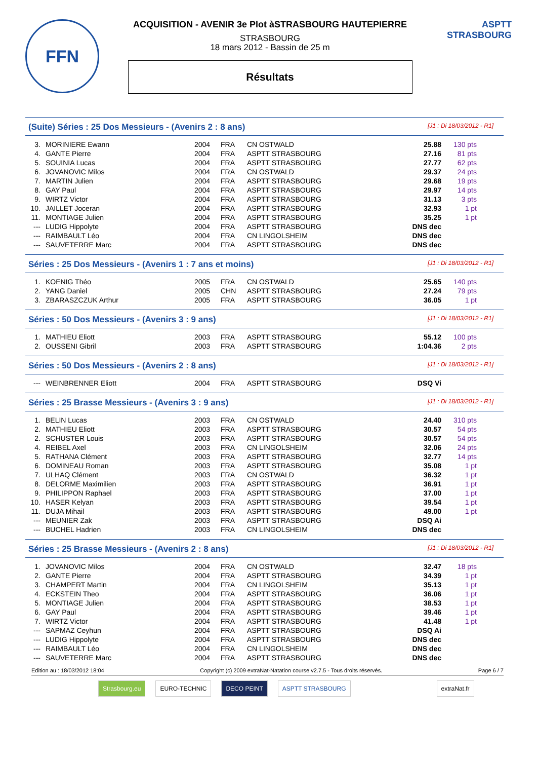FFN
ACQUISITION - AVENIR 3e Plot àSTRASBOURG HAUTEPIERRE
STRASBOURG
18 mars 2012 - Bassin de 25 m
Résultats
ASPTT STRASBOURG
(Suite) Séries : 25 Dos Messieurs - (Avenirs 2 : 8 ans) [J1 : Di 18/03/2012 - R1]
| 3. | MORINIERE Ewann | 2004 | FRA | CN OSTWALD | 25.88 | 130 pts |
| 4. | GANTE Pierre | 2004 | FRA | ASPTT STRASBOURG | 27.16 | 81 pts |
| 5. | SOUINIA Lucas | 2004 | FRA | ASPTT STRASBOURG | 27.77 | 62 pts |
| 6. | JOVANOVIC Milos | 2004 | FRA | CN OSTWALD | 29.37 | 24 pts |
| 7. | MARTIN Julien | 2004 | FRA | ASPTT STRASBOURG | 29.68 | 19 pts |
| 8. | GAY Paul | 2004 | FRA | ASPTT STRASBOURG | 29.97 | 14 pts |
| 9. | WIRTZ Victor | 2004 | FRA | ASPTT STRASBOURG | 31.13 | 3 pts |
| 10. | JAILLET Joceran | 2004 | FRA | ASPTT STRASBOURG | 32.93 | 1 pt |
| 11. | MONTIAGE Julien | 2004 | FRA | ASPTT STRASBOURG | 35.25 | 1 pt |
| --- | LUDIG Hippolyte | 2004 | FRA | ASPTT STRASBOURG | DNS dec | |
| --- | RAIMBAULT Léo | 2004 | FRA | CN LINGOLSHEIM | DNS dec | |
| --- | SAUVETERRE Marc | 2004 | FRA | ASPTT STRASBOURG | DNS dec | |
Séries : 25 Dos Messieurs - (Avenirs 1 : 7 ans et moins) [J1 : Di 18/03/2012 - R1]
| 1. | KOENIG Théo | 2005 | FRA | CN OSTWALD | 25.65 | 140 pts |
| 2. | YANG Daniel | 2005 | CHN | ASPTT STRASBOURG | 27.24 | 79 pts |
| 3. | ZBARASZCZUK Arthur | 2005 | FRA | ASPTT STRASBOURG | 36.05 | 1 pt |
Séries : 50 Dos Messieurs - (Avenirs 3 : 9 ans) [J1 : Di 18/03/2012 - R1]
| 1. | MATHIEU Eliott | 2003 | FRA | ASPTT STRASBOURG | 55.12 | 100 pts |
| 2. | OUSSENI Gibril | 2003 | FRA | ASPTT STRASBOURG | 1:04.36 | 2 pts |
Séries : 50 Dos Messieurs - (Avenirs 2 : 8 ans) [J1 : Di 18/03/2012 - R1]
| --- | WEINBRENNER Eliott | 2004 | FRA | ASPTT STRASBOURG | DSQ Vi | |
Séries : 25 Brasse Messieurs - (Avenirs 3 : 9 ans) [J1 : Di 18/03/2012 - R1]
| 1. | BELIN Lucas | 2003 | FRA | CN OSTWALD | 24.40 | 310 pts |
| 2. | MATHIEU Eliott | 2003 | FRA | ASPTT STRASBOURG | 30.57 | 54 pts |
| 2. | SCHUSTER Louis | 2003 | FRA | ASPTT STRASBOURG | 30.57 | 54 pts |
| 4. | REIBEL Axel | 2003 | FRA | CN LINGOLSHEIM | 32.06 | 24 pts |
| 5. | RATHANA Clément | 2003 | FRA | ASPTT STRASBOURG | 32.77 | 14 pts |
| 6. | DOMINEAU Roman | 2003 | FRA | ASPTT STRASBOURG | 35.08 | 1 pt |
| 7. | ULHAQ Clément | 2003 | FRA | CN OSTWALD | 36.32 | 1 pt |
| 8. | DELORME Maximilien | 2003 | FRA | ASPTT STRASBOURG | 36.91 | 1 pt |
| 9. | PHILIPPON Raphael | 2003 | FRA | ASPTT STRASBOURG | 37.00 | 1 pt |
| 10. | HASER Kelyan | 2003 | FRA | ASPTT STRASBOURG | 39.54 | 1 pt |
| 11. | DUJA Mihail | 2003 | FRA | ASPTT STRASBOURG | 49.00 | 1 pt |
| --- | MEUNIER Zak | 2003 | FRA | ASPTT STRASBOURG | DSQ Ai | |
| --- | BUCHEL Hadrien | 2003 | FRA | CN LINGOLSHEIM | DNS dec | |
Séries : 25 Brasse Messieurs - (Avenirs 2 : 8 ans) [J1 : Di 18/03/2012 - R1]
| 1. | JOVANOVIC Milos | 2004 | FRA | CN OSTWALD | 32.47 | 18 pts |
| 2. | GANTE Pierre | 2004 | FRA | ASPTT STRASBOURG | 34.39 | 1 pt |
| 3. | CHAMPERT Martin | 2004 | FRA | CN LINGOLSHEIM | 35.13 | 1 pt |
| 4. | ECKSTEIN Theo | 2004 | FRA | ASPTT STRASBOURG | 36.06 | 1 pt |
| 5. | MONTIAGE Julien | 2004 | FRA | ASPTT STRASBOURG | 38.53 | 1 pt |
| 6. | GAY Paul | 2004 | FRA | ASPTT STRASBOURG | 39.46 | 1 pt |
| 7. | WIRTZ Victor | 2004 | FRA | ASPTT STRASBOURG | 41.48 | 1 pt |
| --- | SAPMAZ Ceyhun | 2004 | FRA | ASPTT STRASBOURG | DSQ Ai | |
| --- | LUDIG Hippolyte | 2004 | FRA | ASPTT STRASBOURG | DNS dec | |
| --- | RAIMBAULT Léo | 2004 | FRA | CN LINGOLSHEIM | DNS dec | |
| --- | SAUVETERRE Marc | 2004 | FRA | ASPTT STRASBOURG | DNS dec | |
Edition au : 18/03/2012 18:04 Copyright (c) 2009 extraNat-Natation course v2.7.5 - Tous droits réservés. Page 6 / 7
Strasbourg.eu EURO-TECHNIC DECO PEINT ASPTT STRASBOURG extraNat.fr